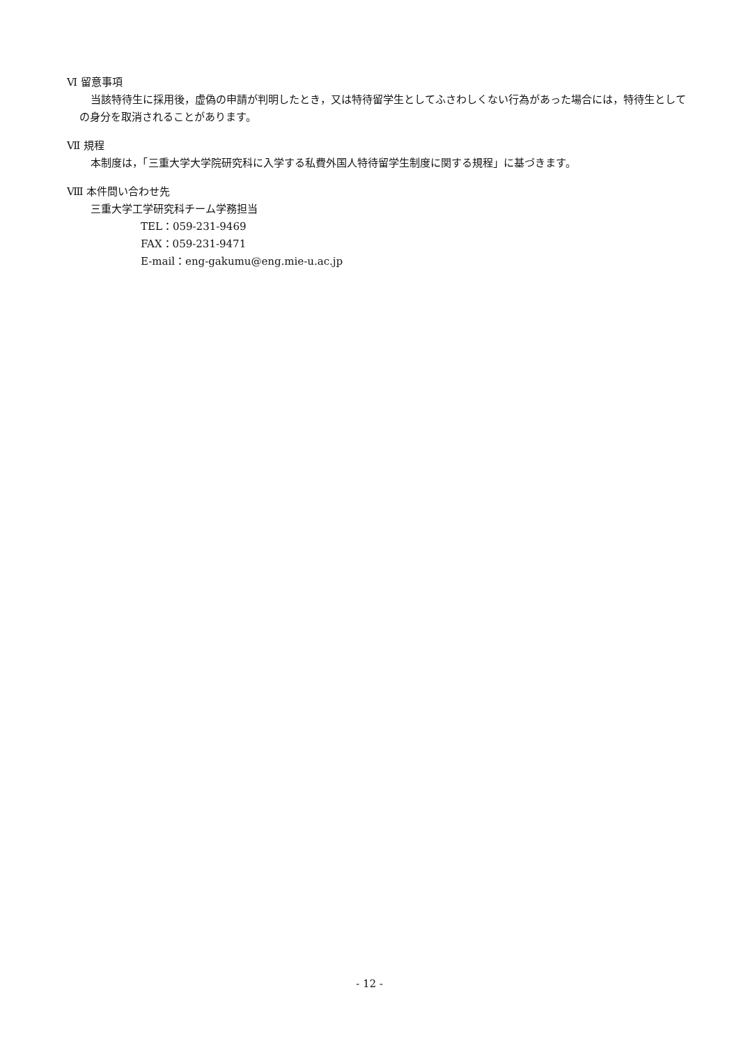Ⅵ 留意事項
当該特待生に採用後，虚偽の申請が判明したとき，又は特待留学生としてふさわしくない行為があった場合には，特待生としての身分を取消されることがあります。
Ⅶ 規程
本制度は，「三重大学大学院研究科に入学する私費外国人特待留学生制度に関する規程」に基づきます。
Ⅷ 本件問い合わせ先
三重大学工学研究科チーム学務担当
TEL：059-231-9469
FAX：059-231-9471
E-mail：eng-gakumu@eng.mie-u.ac.jp
- 12 -